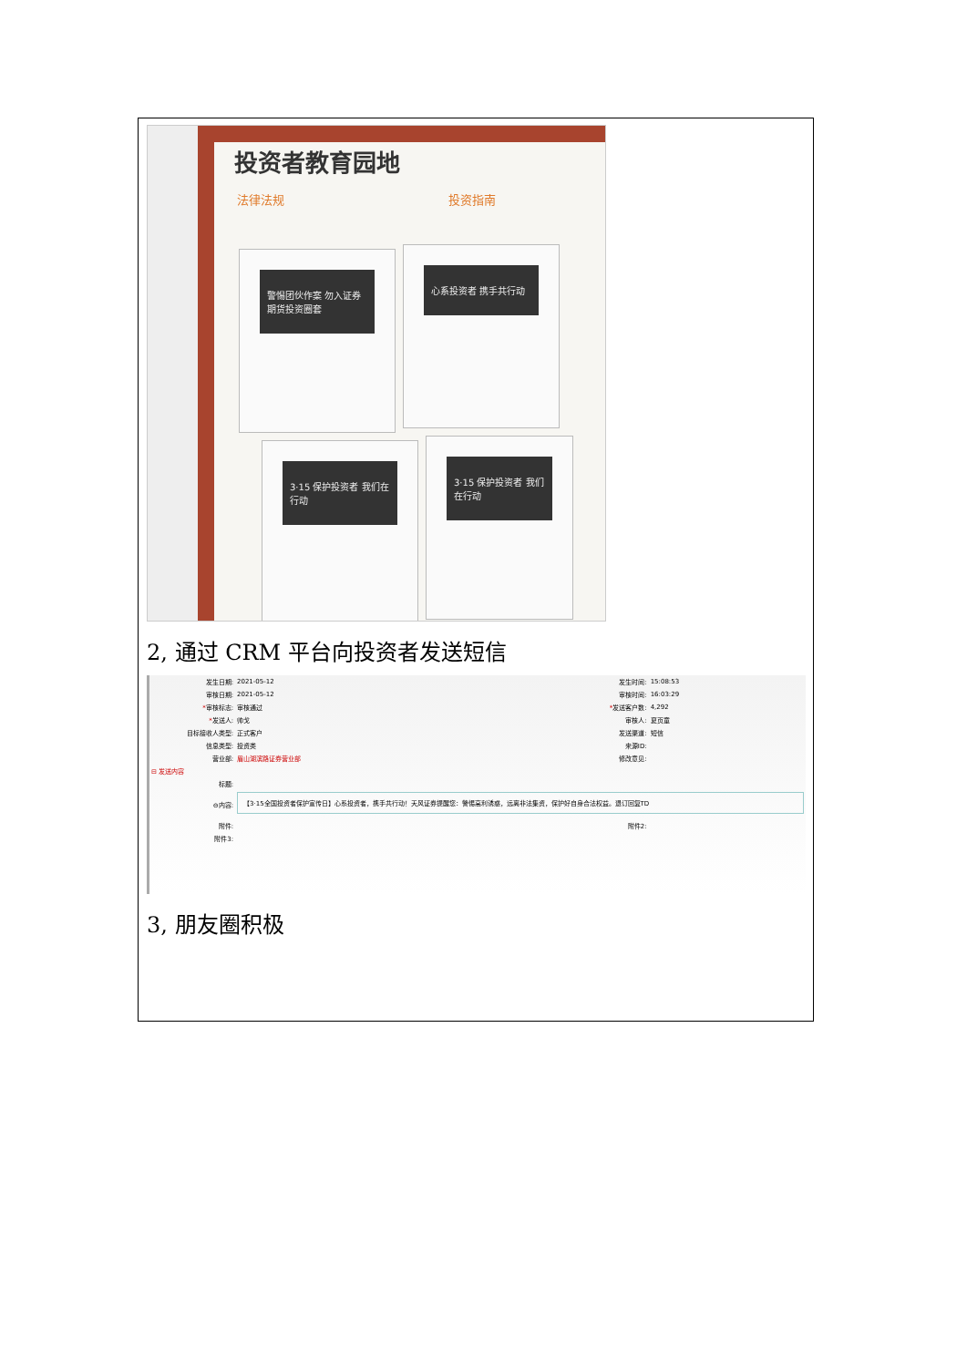投资者教育园地
法律法规 投资指南
警惕团伙作案 勿入证券期货投资圈套 心系投资者 携手共行动
3·15 保护投资者 我们在行动 3·15 保护投资者 我们在行动
2, 通过 CRM 平台向投资者发送短信
| 发生日期: | 2021-05-12 | 发生时间: | 15:08:53 |
| 审核日期: | 2021-05-12 | 审核时间: | 16:03:29 |
| * 审核标志: | 审核通过 | * 发送客户数: | 4,292 |
| * 发送人: | 帅戈 | 审核人: | 夏页童 |
| 目标接收人类型: | 正式客户 | 发送渠道: | 短信 |
| 信息类型: | 投资类 | 来源ID: | |
| 营业部: | 眉山湖滨路证券营业部 | 修改意见: | |
| ⊟ 发送内容 | | | |
| 标题: | | | |
| ⊖内容: | 【3·15全国投资者保护宣传日】心系投资者，携手共行动！天风证券提醒您：警惕高利诱惑，远离非法集资，保护好自身合法权益。退订回复TD | | |
| 附件: | | 附件2: | |
| 附件3: | | | |
3, 朋友圈积极